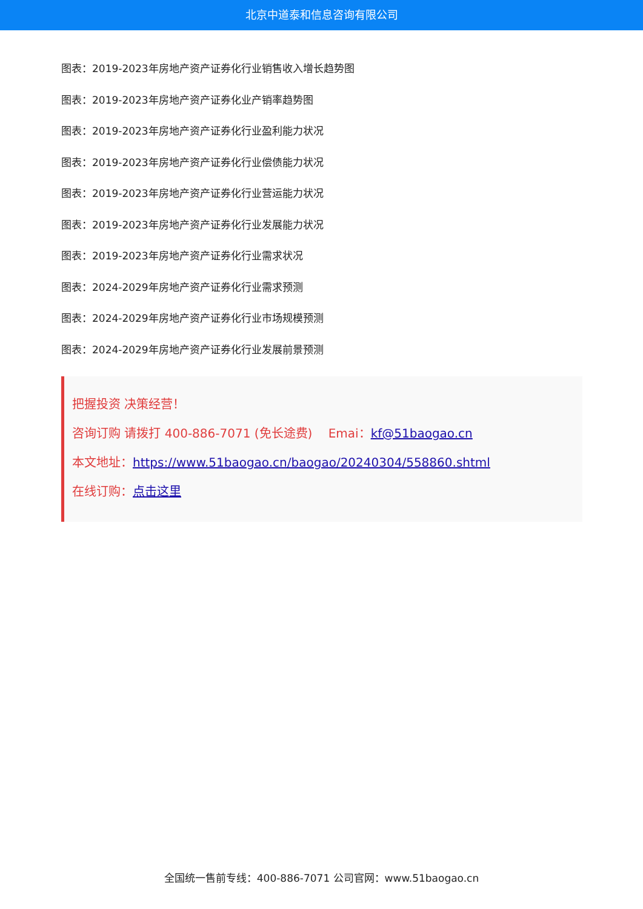北京中道泰和信息咨询有限公司
图表：2019-2023年房地产资产证券化行业销售收入增长趋势图
图表：2019-2023年房地产资产证券化业产销率趋势图
图表：2019-2023年房地产资产证券化行业盈利能力状况
图表：2019-2023年房地产资产证券化行业偿债能力状况
图表：2019-2023年房地产资产证券化行业营运能力状况
图表：2019-2023年房地产资产证券化行业发展能力状况
图表：2019-2023年房地产资产证券化行业需求状况
图表：2024-2029年房地产资产证券化行业需求预测
图表：2024-2029年房地产资产证券化行业市场规模预测
图表：2024-2029年房地产资产证券化行业发展前景预测
把握投资 决策经营！
咨询订购 请拨打 400-886-7071 (免长途费)　 Emai：kf@51baogao.cn
本文地址：https://www.51baogao.cn/baogao/20240304/558860.shtml
在线订购：点击这里
全国统一售前专线：400-886-7071 公司官网：www.51baogao.cn